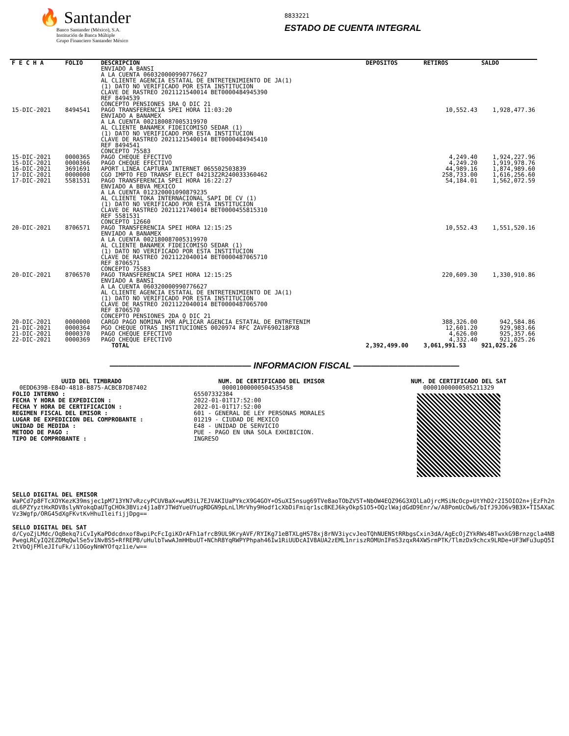🔥 Santander
Banco Santander (México), S.A.
Institución de Banca Múltiple
Grupo Financiero Santander México
8833221
ESTADO DE CUENTA INTEGRAL
| F E C H A | FOLIO | DESCRIPCION | DEPOSITOS | RETIROS | SALDO |
| --- | --- | --- | --- | --- | --- |
| | | ENVIADO A BANSI A LA CUENTA 060320000990776627 AL CLIENTE AGENCIA ESTATAL DE ENTRETENIMIENTO DE JA(1) (1) DATO NO VERIFICADO POR ESTA INSTITUCION CLAVE DE RASTREO 2021121540014 BET0000484945390 REF 8494539 CONCEPTO PENSIONES 1RA Q DIC 21 | | | |
| 15-DIC-2021 | 8494541 | PAGO TRANSFERENCIA SPEI HORA 11:03:20 ENVIADO A BANAMEX A LA CUENTA 002180087005319970 AL CLIENTE BANAMEX FIDEICOMISO SEDAR (1) (1) DATO NO VERIFICADO POR ESTA INSTITUCION CLAVE DE RASTREO 2021121540014 BET0000484945410 REF 8494541 CONCEPTO 75583 | | 10,552.43 | 1,928,477.36 |
| 15-DIC-2021 | 0000365 | PAGO CHEQUE EFECTIVO | | 4,249.40 | 1,924,227.96 |
| 15-DIC-2021 | 0000366 | PAGO CHEQUE EFECTIVO | | 4,249.20 | 1,919,978.76 |
| 16-DIC-2021 | 3691691 | APORT LINEA CAPTURA INTERNET 065502503839 | | 44,989.16 | 1,874,989.60 |
| 17-DIC-2021 | 0000000 | CGO IMPTO FED TRANSF ELECT 04213Z2R240033360462 | | 258,733.00 | 1,616,256.60 |
| 17-DIC-2021 | 5581531 | PAGO TRANSFERENCIA SPEI HORA 16:22:27 ENVIADO A BBVA MEXICO A LA CUENTA 012320001090879235 AL CLIENTE TOKA INTERNACIONAL SAPI DE CV (1) (1) DATO NO VERIFICADO POR ESTA INSTITUCION CLAVE DE RASTREO 2021121740014 BET0000455815310 REF 5581531 CONCEPTO 12660 | | 54,184.01 | 1,562,072.59 |
| 20-DIC-2021 | 8706571 | PAGO TRANSFERENCIA SPEI HORA 12:15:25 ENVIADO A BANAMEX A LA CUENTA 002180087005319970 AL CLIENTE BANAMEX FIDEICOMISO SEDAR (1) (1) DATO NO VERIFICADO POR ESTA INSTITUCION CLAVE DE RASTREO 2021122040014 BET0000487065710 REF 8706571 CONCEPTO 75583 | | 10,552.43 | 1,551,520.16 |
| 20-DIC-2021 | 8706570 | PAGO TRANSFERENCIA SPEI HORA 12:15:25 ENVIADO A BANSI A LA CUENTA 060320000990776627 AL CLIENTE AGENCIA ESTATAL DE ENTRETENIMIENTO DE JA(1) (1) DATO NO VERIFICADO POR ESTA INSTITUCION CLAVE DE RASTREO 2021122040014 BET0000487065700 REF 8706570 CONCEPTO PENSIONES 2DA Q DIC 21 | | 220,609.30 | 1,330,910.86 |
| 20-DIC-2021 | 0000000 | CARGO PAGO NOMINA POR APLICAR AGENCIA ESTATAL DE ENTRETENIM | | 388,326.00 | 942,584.86 |
| 21-DIC-2021 | 0000364 | PGO CHEQUE OTRAS INSTITUCIONES 0020974 RFC ZAVF690218PX8 | | 12,601.20 | 929,983.66 |
| 21-DIC-2021 | 0000370 | PAGO CHEQUE EFECTIVO | | 4,626.00 | 925,357.66 |
| 22-DIC-2021 | 0000369 | PAGO CHEQUE EFECTIVO | | 4,332.40 | 921,025.26 |
| | | TOTAL | 2,392,499.00 | 3,061,991.53 | 921,025.26 |
———————————————— INFORMACION FISCAL ————————————
UUID DEL TIMBRADO
0EDD639B-E84D-4818-B875-ACBCB7D87402
FOLIO INTERNO :
FECHA Y HORA DE EXPEDICION :
FECHA Y HORA DE CERTIFICACION :
REGIMEN FISCAL DEL EMISOR :
LUGAR DE EXPEDICION DEL COMPROBANTE :
UNIDAD DE MEDIDA :
METODO DE PAGO :
TIPO DE COMPROBANTE :
NUM. DE CERTIFICADO DEL EMISOR
00001000000504535458
65507332384
2022-01-01T17:52:00
2022-01-01T17:52:00
601 - GENERAL DE LEY PERSONAS MORALES
01219 - CIUDAD DE MEXICO
E48 - UNIDAD DE SERVICIO
PUE - PAGO EN UNA SOLA EXHIBICION.
INGRESO
NUM. DE CERTIFICADO DEL SAT
00001000000505211329
SELLO DIGITAL DEL EMISOR
WaPCd7p8FTcXOYKezK39msjec1pM713YN7vRzcyPCUVBaX+wuM3iL7EJVAKIUaPYkcX9G4GOY+OSuXI5nsug69TVe8aoTObZV5T+NbOW4EQZ96G3XQlLaOjrcMSiNcOcp+UtYhD2r2I5OIO2n+jEzFh2ndL6PZYyztHxRDV8slyNYokqDaUTgCHOk3BViz4j1a8YJTWdYueUYugRDGN9pLnLlMrVhy9Hodf1cXbDiFmiqr1sc8KEJ6kyOkpS1O5+OQzlWajdGdD9Enr/w/A8PomUcOw6/bIfJ9JO6v9B3X+TI5AXaCVz3Wgfp/ORG45dXgFKvtKvHhuIleifijjDpg==
SELLO DIGITAL DEL SAT
d/CyoZjLMdc/OqBekq7iCvIyKaPDdcdnxof8wpiPcFcIgiKOrAFh1afrcB9UL9KryAVF/RYIKg71eBTXLgHS78xj8rNV3iycvJeoTQhNUENStRRbgsCxin3dA/AgEcOjZYkRWs4BTwxkG9Brnzgcla4NBPwegLRCyIQ2EZDMqQwlSe5v1NvBS5+RfREPB/uHulbTwwAJmHHbuUT+NChR8YqRWPYPhpah46Iw1RiUUDcAIV8AUA2zEML1nriszROMUnIFmS3zqxR4XWSrmPTK/TlmzDx9chcx9LRDe+UF3WFu3upQ5I2tVbQjFMleJIfuFk/i1OGoyNnWYOfqz1ie/w==